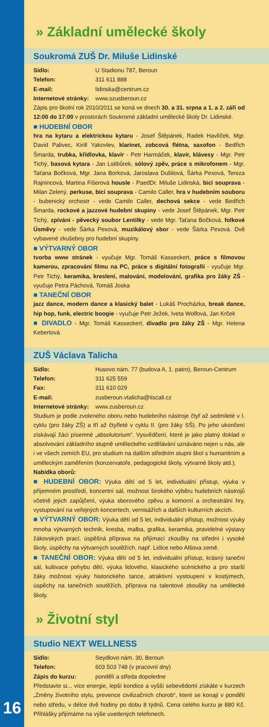» Základní umělecké školy
Soukromá ZUŠ Dr. Miluše Lidinské
Sídlo: U Stadionu 787, Beroun
Telefon: 311 611 888
E-mail: lidinska@centrum.cz
Internetové stránky: www.szusberoun.cz
Zápis pro školní rok 2010/2011 se koná ve dnech 30. a 31. srpna a 1. a 2. září od 12:00 do 17:00 v prostorách Soukromé základní umělecké školy Dr. Lidinské.
■ HUDEBNÍ OBOR
hra na kytaru a elektrickou kytaru - Josef Štěpánek, Radek Havlíček, Mgr. David Palivec, Kirill Yakovlev, klarinet, zobcová flétna, saxofon - Bedřich Šmarda, trubka, křídlovka, klavír - Petr Harmáček, klavír, klávesy - Mgr. Petr Tichý, basová kytara - Jan Lstibůrek, sólový zpěv, práce s mikrofonem - Mgr. Taťana Bočková, Mgr. Jana Borková, Jaroslava Dušilová, Šárka Pexová, Tereza Rajnincová, Martina Fišerová housle - PaedDr. Miluše Lidinská, bicí souprava - Milan Zelený, perkuse, bicí souprava - Camilo Caller, hra v hudebním souboru - bubenický orchestr - vede Camilo Caller, dechová sekce - vede Bedřich Šmarda, rockové a jazzové hudební skupiny - vede Josef Štěpánek, Mgr. Petr Tichý, zpívání - pěvecký soubor Lentilky - vede Mgr. Taťana Bočková, folkové Úsměvy - vede Šárka Pexová, muzikálový sbor - vede Šárka Pexová. Dvě vybavené zkušebny pro hudební skupiny.
■ VÝTVARNÝ OBOR
tvorba www stránek - vyučuje Mgr. Tomáš Kasseckert, práce s filmovou kamerou, zpracování filmu na PC, práce s digitální fotografií - vyučuje Mgr. Petr Tichý, keramika, kreslení, malování, modelování, grafika pro žáky ZŠ - vyučuje Petra Páchová, Tomáš Joska
■ TANEČNÍ OBOR
jazz dance, modern dance a klasický balet - Lukáš Procházka, break dance, hip hop, funk, electric boogie - vyučuje Petr Ježek, Iveta Wolfová, Jan Krček
■ DIVADLO - Mgr. Tomáš Kasseckert, divadlo pro žáky ZŠ - Mgr. Helena Kebertová
ZUŠ Václava Talicha
Sídlo: Husovo nám. 77 (budova A, 1. patro), Beroun-Centrum
Telefon: 311 625 559
Fax: 311 610 029
E-mail: zusberoun.vtalicha@tiscali.cz
Internetové stránky: www.zusberoun.cz
Studium je podle zvoleného oboru nebo hudebního nástroje čtyř až sedmileté v I. cyklu (pro žáky ZŠ) a tří až čtyřleté v cyklu II. (pro žáky SŠ). Po jeho ukončení získávají žáci písemné „absolutorium“. Vysvědčení, které je jako platný doklad o absolvování základního stupně uměleckého vzdělávání uznáváno nejen u nás, ale i ve všech zemích EU, pro studium na dalším středním stupni škol s humanitním a uměleckým zaměřením (konzervatoře, pedagogické školy, výtvarné školy atd.).
Nabídka oborů:
■ HUDEBNÍ OBOR: Výuka dětí od 5 let, individuální přístup, výuka v příjemném prostředí, koncertní sál, možnost širokého výběru hudebních nástrojů včetně jejich zapůjčení, výuka sborového zpěvu a komorní a orchestrální hry, vystupování na veřejných koncertech, vernisážích a dalších kulturních akcích.
■ VÝTVARNÝ OBOR: Výuka dětí od 5 let, individuální přístup, možnost výuky mnoha výtvarných technik, kresba, malba, grafika, keramika, pravidelné výstavy žákovských prací, úspěšná příprava na přijímací zkoušky na střední i vysoké školy, úspěchy na výtvarných soutěžích, např. Lidice nebo Alšova země.
■ TANEČNÍ OBOR: Výuka dětí od 5 let, individuální přístup, krásný taneční sál, kultivace pohybu dětí, výuka lidového, klasického scénického a pro starší žáky možnost výuky historického tance, atraktivní vystoupení v kostýmech, úspěchy na tanečních soutěžích, příprava na talentové zkoušky na umělecké školy.
» Životní styl
Studio NEXT WELLNESS
Sídlo: Seydlovo nám. 30, Beroun
Telefon: 603 503 748 (v pracovní dny)
Zápis do kurzu: pondělí a středa dopoledne
Představte si... více energie, lepší kondice a vyšší sebevědomí získáte v kurzech „Změny životního stylu, prevence civilizačních chorob“, které se konají v pondělí nebo středu, v délce dvě hodiny po dobu 8 týdnů. Cena celého kurzu je 880 Kč. Přihlášky přijímáme na výše uvedených telefonech.
16